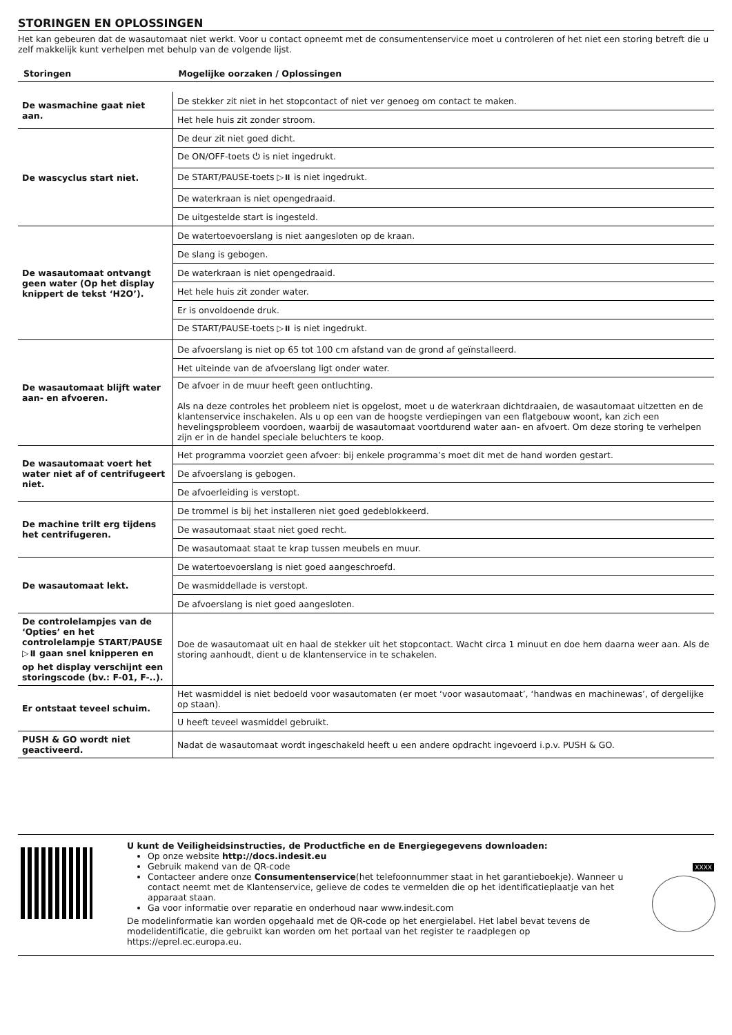STORINGEN EN OPLOSSINGEN
Het kan gebeuren dat de wasautomaat niet werkt. Voor u contact opneemt met de consumentenservice moet u controleren of het niet een storing betreft die u zelf makkelijk kunt verhelpen met behulp van de volgende lijst.
| Storingen | Mogelijke oorzaken / Oplossingen |
| --- | --- |
| De wasmachine gaat niet aan. | De stekker zit niet in het stopcontact of niet ver genoeg om contact te maken. |
| | Het hele huis zit zonder stroom. |
| De wascyclus start niet. | De deur zit niet goed dicht. |
| | De ON/OFF-toets ⏻ is niet ingedrukt. |
| | De START/PAUSE-toets ▷⏸ is niet ingedrukt. |
| | De waterkraan is niet opengedraaid. |
| | De uitgestelde start is ingesteld. |
| De wasautomaat ontvangt geen water (Op het display knippert de tekst ‘H2O’). | De watertoevoerslang is niet aangesloten op de kraan. |
| | De slang is gebogen. |
| | De waterkraan is niet opengedraaid. |
| | Het hele huis zit zonder water. |
| | Er is onvoldoende druk. |
| | De START/PAUSE-toets ▷⏸ is niet ingedrukt. |
| De wasautomaat blijft water aan- en afvoeren. | De afvoerslang is niet op 65 tot 100 cm afstand van de grond af geïnstalleerd. |
| | Het uiteinde van de afvoerslang ligt onder water. |
| | De afvoer in de muur heeft geen ontluchting. Als na deze controles het probleem niet is opgelost, moet u de waterkraan dichtdraaien, de wasautomaat uitzetten en de klantenservice inschakelen. Als u op een van de hoogste verdiepingen van een flatgebouw woont, kan zich een hevelingsprobleem voordoen, waarbij de wasautomaat voortdurend water aan- en afvoert. Om deze storing te verhelpen zijn er in de handel speciale beluchters te koop. |
| De wasautomaat voert het water niet af of centrifugeert niet. | Het programma voorziet geen afvoer: bij enkele programma’s moet dit met de hand worden gestart. |
| | De afvoerslang is gebogen. |
| | De afvoerleiding is verstopt. |
| De machine trilt erg tijdens het centrifugeren. | De trommel is bij het installeren niet goed gedeblokkeerd. |
| | De wasautomaat staat niet goed recht. |
| | De wasautomaat staat te krap tussen meubels en muur. |
| De wasautomaat lekt. | De watertoevoerslang is niet goed aangeschroefd. |
| | De wasmiddellade is verstopt. |
| | De afvoerslang is niet goed aangesloten. |
| De controlelampjes van de ‘Opties’ en het controlelampje START/PAUSE ▷⏸ gaan snel knipperen en op het display verschijnt een storingscode (bv.: F-01, F-..). | Doe de wasautomaat uit en haal de stekker uit het stopcontact. Wacht circa 1 minuut en doe hem daarna weer aan. Als de storing aanhoudt, dient u de klantenservice in te schakelen. |
| Er ontstaat teveel schuim. | Het wasmiddel is niet bedoeld voor wasautomaten (er moet ‘voor wasautomaat’, ‘handwas en machinewas’, of dergelijke op staan). |
| | U heeft teveel wasmiddel gebruikt. |
| PUSH & GO wordt niet geactiveerd. | Nadat de wasautomaat wordt ingeschakeld heeft u een andere opdracht ingevoerd i.p.v. PUSH & GO. |
U kunt de Veiligheidsinstructies, de Productfiche en de Energiegegevens downloaden:
Op onze website http://docs.indesit.eu
Gebruik makend van de QR-code
Contacteer andere onze Consumentenservice(het telefoonnummer staat in het garantieboekje). Wanneer u contact neemt met de Klantenservice, gelieve de codes te vermelden die op het identificatieplaatje van het apparaat staan.
Ga voor informatie over reparatie en onderhoud naar www.indesit.com
De modelinformatie kan worden opgehaald met de QR-code op het energielabel. Het label bevat tevens de modelidentificatie, die gebruikt kan worden om het portaal van het register te raadplegen op https://eprel.ec.europa.eu.
XXXX